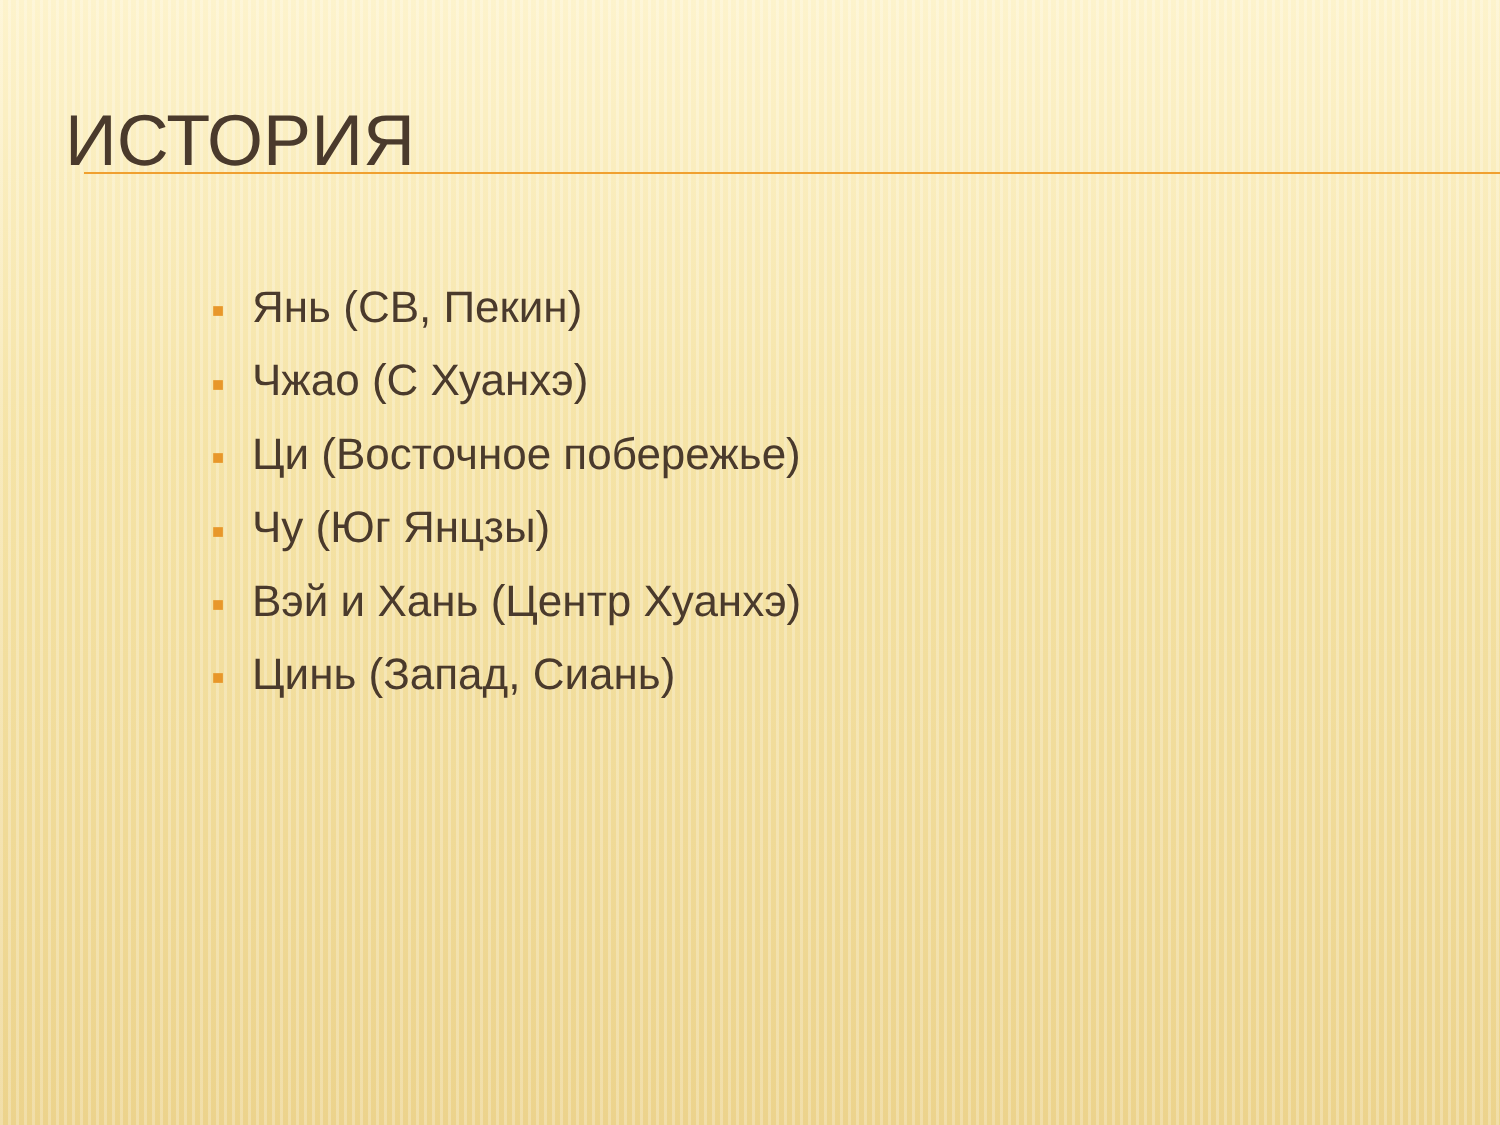ИСТОРИЯ
■ Янь (СВ, Пекин)
■ Чжао (С Хуанхэ)
■ Ци (Восточное побережье)
■ Чу (Юг Янцзы)
■ Вэй и Хань (Центр Хуанхэ)
■ Цинь (Запад, Сиань)